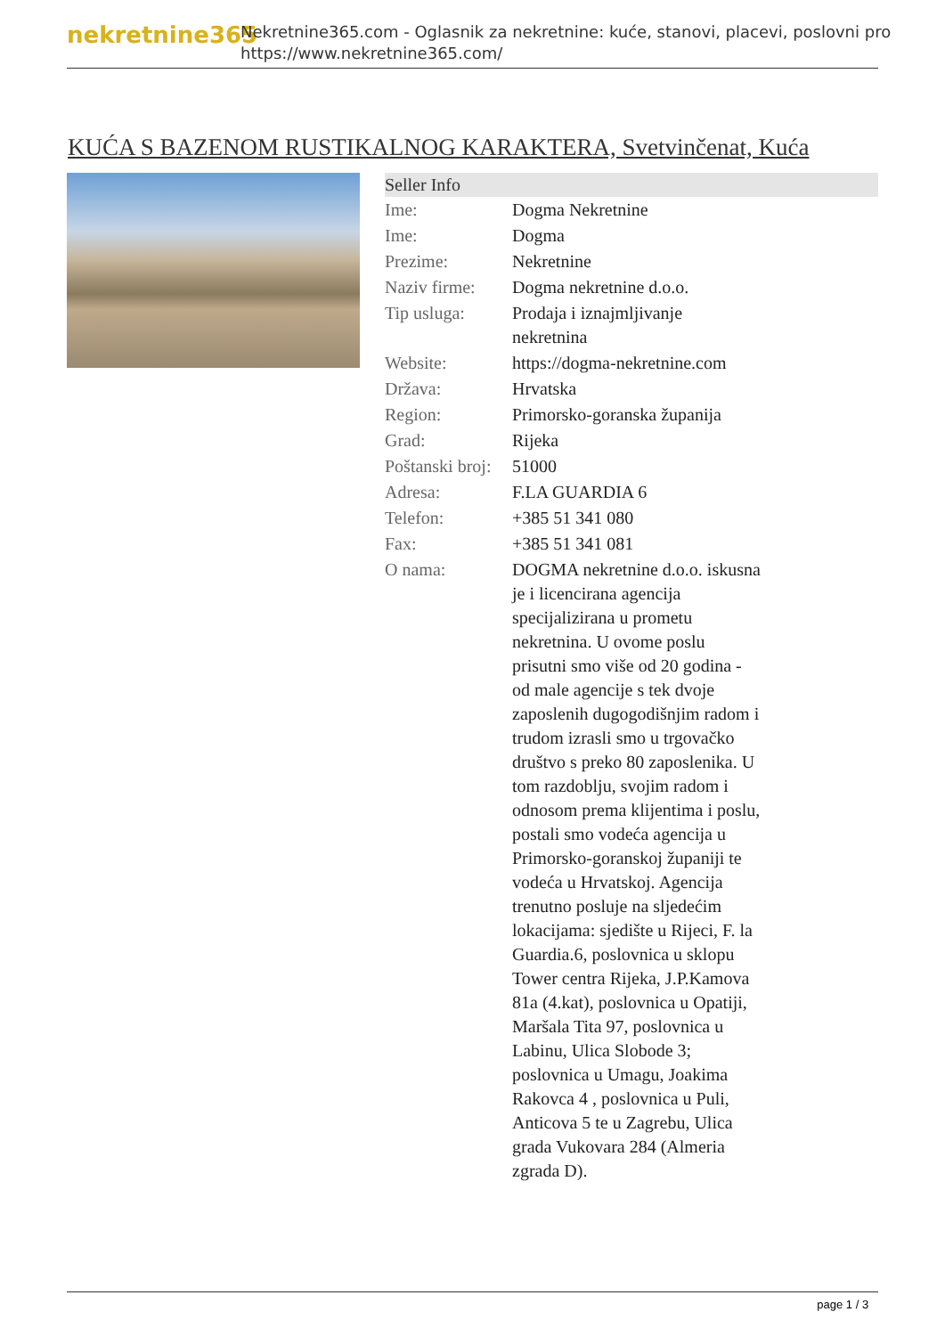nekretnine365
Nekretnine365.com - Oglasnik za nekretnine: kuće, stanovi, placevi, poslovni pro
https://www.nekretnine365.com/
KUĆA S BAZENOM RUSTIKALNOG KARAKTERA, Svetvinčenat, Kuća
| Seller Info | | |
| --- | --- | --- |
| Ime: | Dogma Nekretnine | |
| Ime: | Dogma | |
| Prezime: | Nekretnine | |
| Naziv firme: | Dogma nekretnine d.o.o. | |
| Tip usluga: | Prodaja i iznajmljivanje nekretnina | |
| Website: | https://dogma-nekretnine.com | |
| Država: | Hrvatska | |
| Region: | Primorsko-goranska županija | |
| Grad: | Rijeka | |
| Poštanski broj: | 51000 | |
| Adresa: | F.LA GUARDIA 6 | |
| Telefon: | +385 51 341 080 | |
| Fax: | +385 51 341 081 | |
| O nama: | DOGMA nekretnine d.o.o. iskusna je i licencirana agencija specijalizirana u prometu nekretnina. U ovome poslu prisutni smo više od 20 godina - od male agencije s tek dvoje zaposlenih dugogodišnjim radom i trudom izrasli smo u trgovačko društvo s preko 80 zaposlenika. U tom razdoblju, svojim radom i odnosom prema klijentima i poslu, postali smo vodeća agencija u Primorsko-goranskoj županiji te vodeća u Hrvatskoj. Agencija trenutno posluje na sljedećim lokacijama: sjedište u Rijeci, F. la Guardia.6, poslovnica u sklopu Tower centra Rijeka, J.P.Kamova 81a (4.kat), poslovnica u Opatiji, Maršala Tita 97, poslovnica u Labinu, Ulica Slobode 3; poslovnica u Umagu, Joakima Rakovca 4 , poslovnica u Puli, Anticova 5 te u Zagrebu, Ulica grada Vukovara 284 (Almeria zgrada D). | |
page 1 / 3